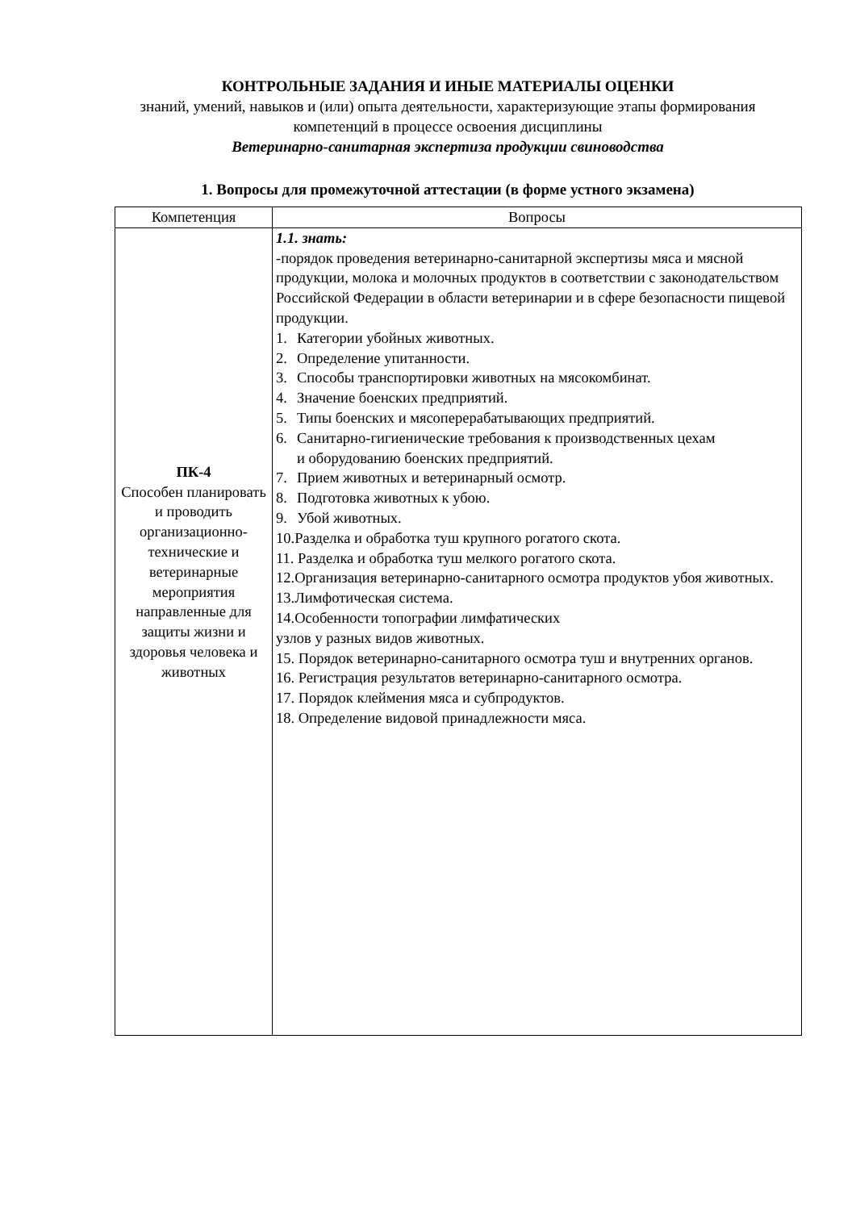КОНТРОЛЬНЫЕ ЗАДАНИЯ И ИНЫЕ МАТЕРИАЛЫ ОЦЕНКИ
знаний, умений, навыков и (или) опыта деятельности, характеризующие этапы формирования компетенций в процессе освоения дисциплины
Ветеринарно-санитарная экспертиза продукции свиноводства
1. Вопросы для промежуточной аттестации (в форме устного экзамена)
| Компетенция | Вопросы |
| --- | --- |
| ПК-4 Способен планировать и проводить организационно-технические и ветеринарные мероприятия направленные для защиты жизни и здоровья человека и животных | 1.1. знать: -порядок проведения ветеринарно-санитарной экспертизы мяса и мясной продукции, молока и молочных продуктов в соответствии с законодательством Российской Федерации в области ветеринарии и в сфере безопасности пищевой продукции. 1. Категории убойных животных. 2. Определение упитанности. 3. Способы транспортировки животных на мясокомбинат. 4. Значение боенских предприятий. 5. Типы боенских и мясоперерабатывающих предприятий. 6. Санитарно-гигиенические требования к производственных цехам и оборудованию боенских предприятий. 7. Прием животных и ветеринарный осмотр. 8. Подготовка животных к убою. 9. Убой животных. 10.Разделка и обработка туш крупного рогатого скота. 11. Разделка и обработка туш мелкого рогатого скота. 12.Организация ветеринарно-санитарного осмотра продуктов убоя животных. 13.Лимфотическая система. 14.Особенности топографии лимфатических узлов у разных видов животных. 15. Порядок ветеринарно-санитарного осмотра туш и внутренних органов. 16. Регистрация результатов ветеринарно-санитарного осмотра. 17. Порядок клеймения мяса и субпродуктов. 18. Определение видовой принадлежности мяса. |